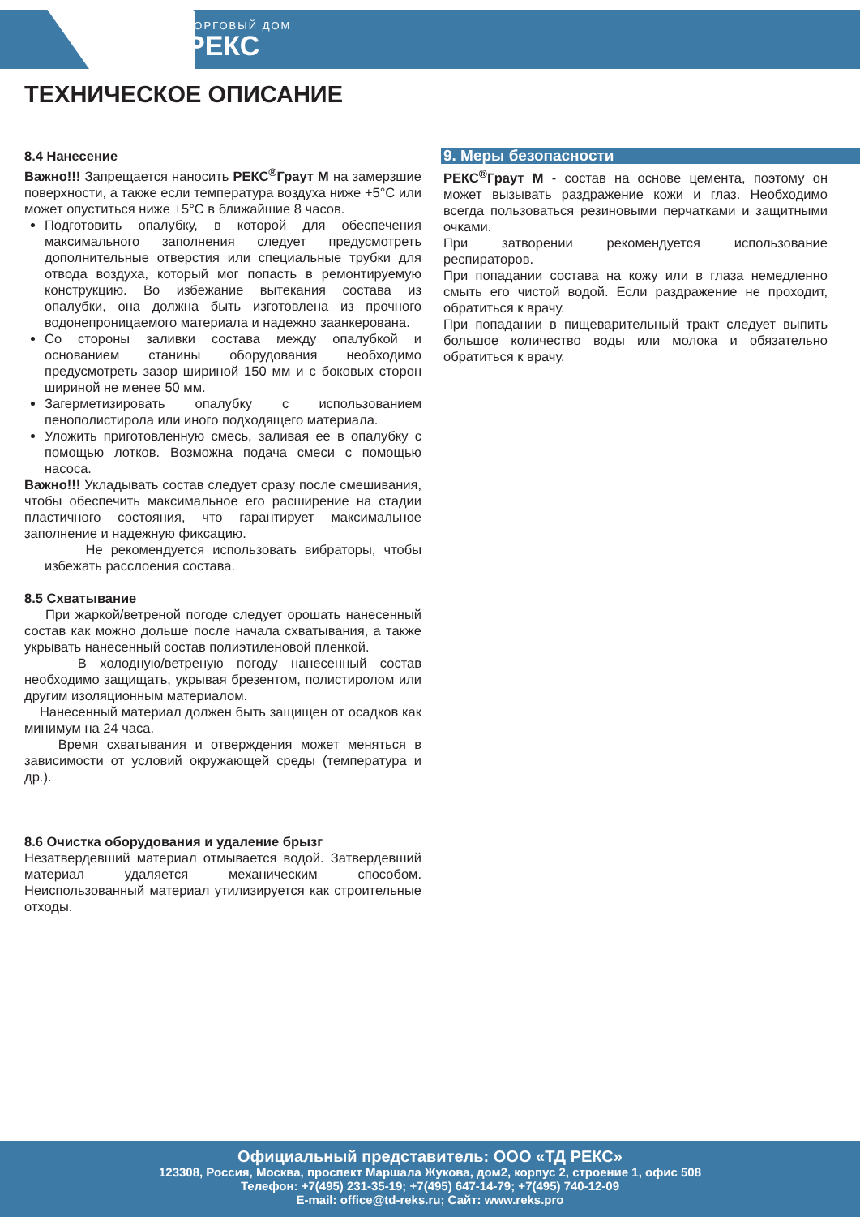ТОРГОВЫЙ ДОМ
РЕКС
ТЕХНИЧЕСКОЕ ОПИСАНИЕ
8.4 Нанесение
Важно!!! Запрещается наносить РЕКС<sup>®</sup>Граут М на замерзшие поверхности, а также если температура воздуха ниже +5°С или может опуститься ниже +5°С в ближайшие 8 часов.
Подготовить опалубку, в которой для обеспечения максимального заполнения следует предусмотреть дополнительные отверстия или специальные трубки для отвода воздуха, который мог попасть в ремонтируемую конструкцию. Во избежание вытекания состава из опалубки, она должна быть изготовлена из прочного водонепроницаемого материала и надежно заанкерована.
Со стороны заливки состава между опалубкой и основанием станины оборудования необходимо предусмотреть зазор шириной 150 мм и с боковых сторон шириной не менее 50 мм.
Загерметизировать опалубку с использованием пенополистирола или иного подходящего материала.
Уложить приготовленную смесь, заливая ее в опалубку с помощью лотков. Возможна подача смеси с помощью насоса.
Важно!!! Укладывать состав следует сразу после смешивания, чтобы обеспечить максимальное его расширение на стадии пластичного состояния, что гарантирует максимальное заполнение и надежную фиксацию.
Не рекомендуется использовать вибраторы, чтобы избежать расслоения состава.
8.5 Схватывание
При жаркой/ветреной погоде следует орошать нанесенный состав как можно дольше после начала схватывания, а также укрывать нанесенный состав полиэтиленовой пленкой.
В холодную/ветреную погоду нанесенный состав необходимо защищать, укрывая брезентом, полистиролом или другим изоляционным материалом.
Нанесенный материал должен быть защищен от осадков как минимум на 24 часа.
Время схватывания и отверждения может меняться в зависимости от условий окружающей среды (температура и др.).
8.6 Очистка оборудования и удаление брызг
Незатвердевший материал отмывается водой. Затвердевший материал удаляется механическим способом. Неиспользованный материал утилизируется как строительные отходы.
9. Меры безопасности
РЕКС<sup>®</sup>Граут М - состав на основе цемента, поэтому он может вызывать раздражение кожи и глаз. Необходимо всегда пользоваться резиновыми перчатками и защитными очками.
При затворении рекомендуется использование респираторов.
При попадании состава на кожу или в глаза немедленно смыть его чистой водой. Если раздражение не проходит, обратиться к врачу.
При попадании в пищеварительный тракт следует выпить большое количество воды или молока и обязательно обратиться к врачу.
Официальный представитель: ООО «ТД РЕКС»
123308, Россия, Москва, проспект Маршала Жукова, дом2, корпус 2, строение 1, офис 508
Телефон: +7(495) 231-35-19; +7(495) 647-14-79; +7(495) 740-12-09
E-mail: office@td-reks.ru; Сайт: www.reks.pro